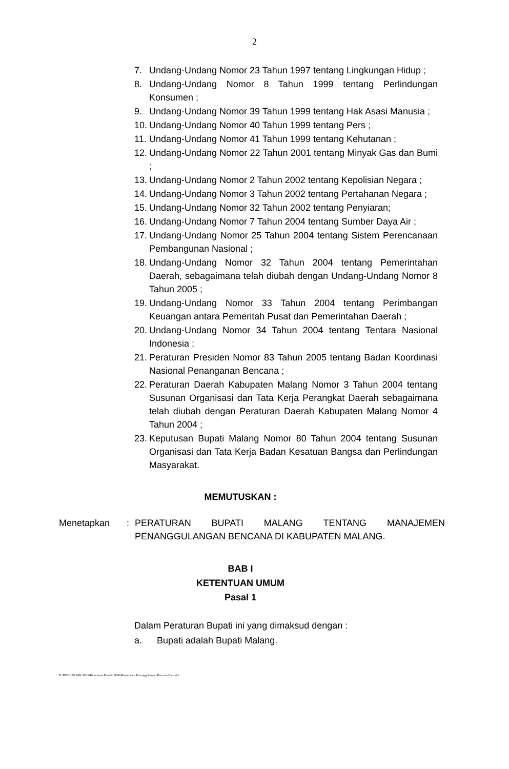2
7. Undang-Undang Nomor 23 Tahun 1997 tentang Lingkungan Hidup ;
8. Undang-Undang Nomor 8 Tahun 1999 tentang Perlindungan Konsumen ;
9. Undang-Undang Nomor 39 Tahun 1999 tentang Hak Asasi Manusia ;
10.
Undang-Undang Nomor 40 Tahun 1999 tentang Pers ;
11.
Undang-Undang Nomor 41 Tahun 1999 tentang Kehutanan ;
12.
Undang-Undang Nomor 22 Tahun 2001 tentang Minyak Gas dan Bumi ;
13.
Undang-Undang Nomor 2 Tahun 2002 tentang Kepolisian Negara ;
14.
Undang-Undang Nomor 3 Tahun 2002 tentang Pertahanan Negara ;
15.
Undang-Undang Nomor 32 Tahun 2002 tentang Penyiaran;
16.
Undang-Undang Nomor 7 Tahun 2004 tentang Sumber Daya Air ;
17.
Undang-Undang Nomor 25 Tahun 2004 tentang Sistem Perencanaan Pembangunan Nasional ;
18.
Undang-Undang Nomor 32 Tahun 2004 tentang Pemerintahan Daerah, sebagaimana telah diubah dengan Undang-Undang Nomor 8 Tahun 2005 ;
19.
Undang-Undang Nomor 33 Tahun 2004 tentang Perimbangan Keuangan antara Pemeritah Pusat dan Pemerintahan Daerah ;
20.
Undang-Undang Nomor 34 Tahun 2004 tentang Tentara Nasional Indonesia ;
21.
Peraturan Presiden Nomor 83 Tahun 2005 tentang Badan Koordinasi Nasional Penanganan Bencana ;
22.
Peraturan Daerah Kabupaten Malang Nomor 3 Tahun 2004 tentang Susunan Organisasi dan Tata Kerja Perangkat Daerah sebagaimana telah diubah dengan Peraturan Daerah Kabupaten Malang Nomor 4 Tahun 2004 ;
23.
Keputusan Bupati Malang Nomor 80 Tahun 2004 tentang Susunan Organisasi dan Tata Kerja Badan Kesatuan Bangsa dan Perlindungan Masyarakat.
MEMUTUSKAN :
Menetapkan : PERATURAN BUPATI MALANG TENTANG MANAJEMEN PENANGGULANGAN BENCANA DI KABUPATEN MALANG.
BAB I
KETENTUAN UMUM
Pasal 1
Dalam Peraturan Bupati ini yang dimaksud dengan :
a. Bupati adalah Bupati Malang.
D:\PERBUB PAK ARIS\Keputusan Pendek 2006\Manajemen Penanggulangan Bencana Baru.doc